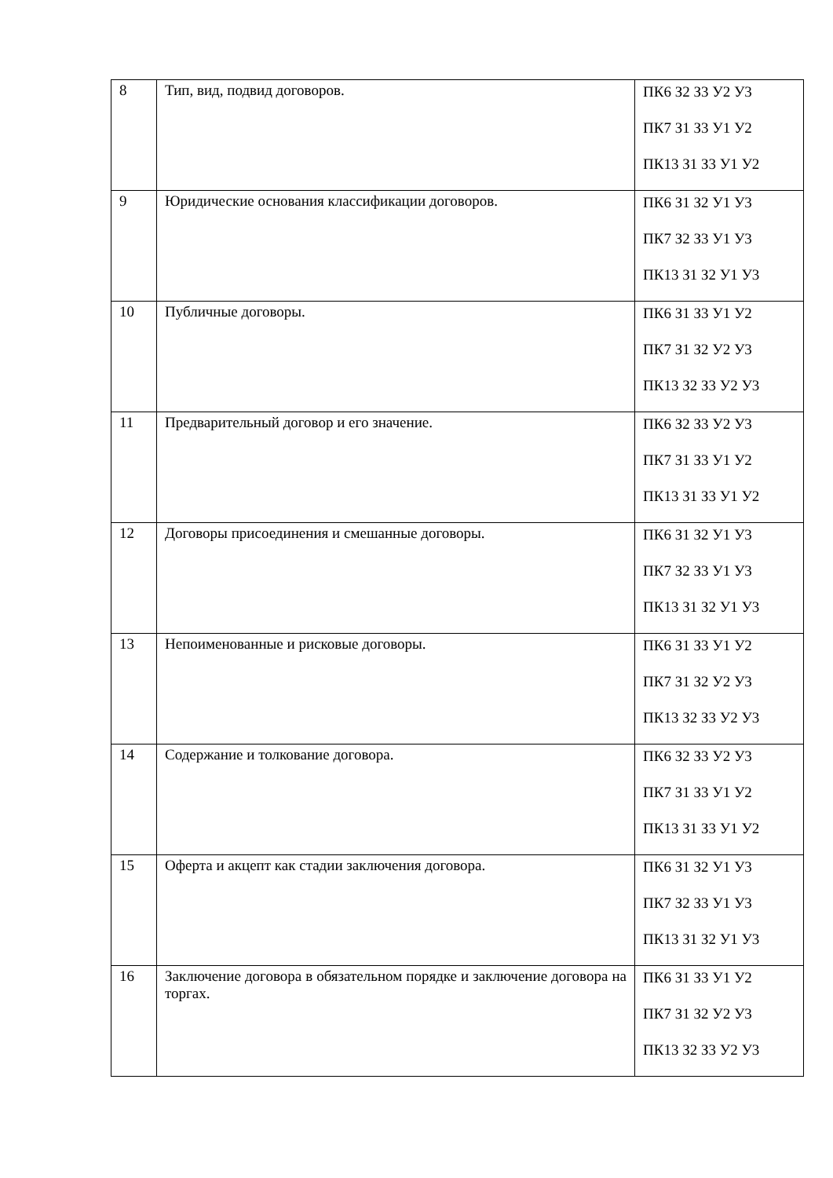| 8 | Тип, вид, подвид договоров. | ПК6 З2 З3 У2 У3 ПК7 З1 З3 У1 У2 ПК13 З1 З3 У1 У2 |
| 9 | Юридические основания классификации договоров. | ПК6 З1 З2 У1 У3 ПК7 З2 З3 У1 У3 ПК13 З1 З2 У1 У3 |
| 10 | Публичные договоры. | ПК6 З1 З3 У1 У2 ПК7 З1 З2 У2 У3 ПК13 З2 З3 У2 У3 |
| 11 | Предварительный договор и его значение. | ПК6 З2 З3 У2 У3 ПК7 З1 З3 У1 У2 ПК13 З1 З3 У1 У2 |
| 12 | Договоры присоединения и смешанные договоры. | ПК6 З1 З2 У1 У3 ПК7 З2 З3 У1 У3 ПК13 З1 З2 У1 У3 |
| 13 | Непоименованные и рисковые договоры. | ПК6 З1 З3 У1 У2 ПК7 З1 З2 У2 У3 ПК13 З2 З3 У2 У3 |
| 14 | Содержание и толкование договора. | ПК6 З2 З3 У2 У3 ПК7 З1 З3 У1 У2 ПК13 З1 З3 У1 У2 |
| 15 | Оферта и акцепт как стадии заключения договора. | ПК6 З1 З2 У1 У3 ПК7 З2 З3 У1 У3 ПК13 З1 З2 У1 У3 |
| 16 | Заключение договора в обязательном порядке и заключение договора на торгах. | ПК6 З1 З3 У1 У2 ПК7 З1 З2 У2 У3 ПК13 З2 З3 У2 У3 |